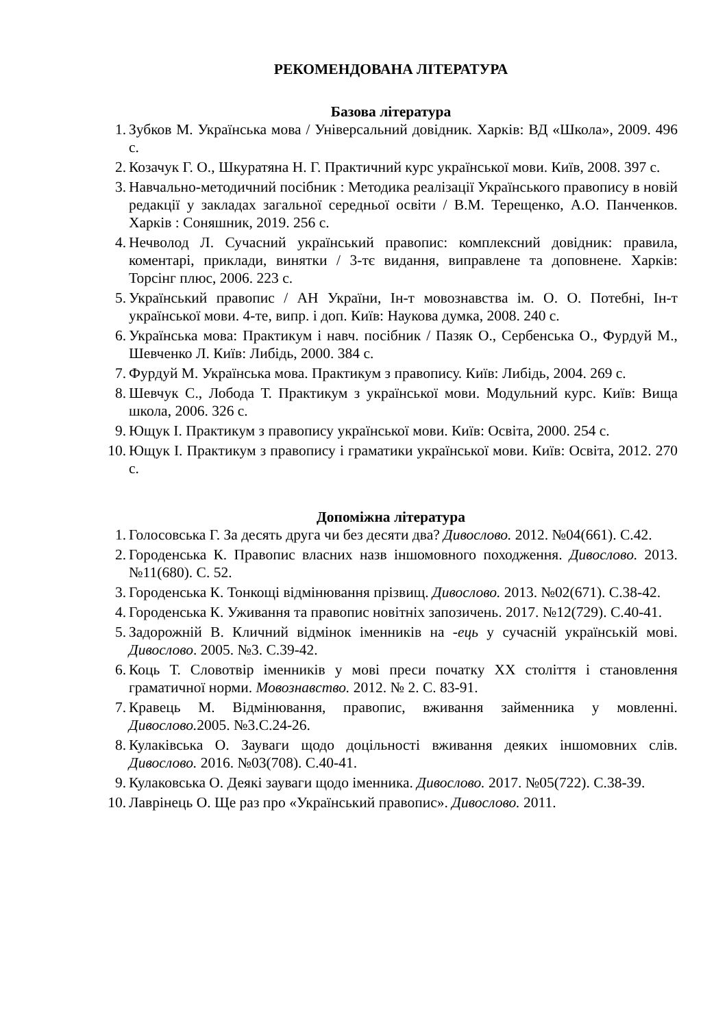РЕКОМЕНДОВАНА ЛІТЕРАТУРА
Базова література
1. Зубков М. Українська мова / Універсальний довідник. Харків: ВД «Школа», 2009. 496 с.
2. Козачук Г. О., Шкуратяна Н. Г. Практичний курс української мови. Київ, 2008. 397 с.
3. Навчально-методичний посібник : Методика реалізації Українського правопису в новій редакції у закладах загальної середньої освіти / В.М. Терещенко, А.О. Панченков. Харків : Соняшник, 2019. 256 с.
4. Нечволод Л. Сучасний український правопис: комплексний довідник: правила, коментарі, приклади, винятки / 3-тє видання, виправлене та доповнене. Харків: Торсінг плюс, 2006. 223 с.
5. Український правопис / АН України, Ін-т мовознавства ім. О. О. Потебні, Ін-т української мови. 4-те, випр. і доп. Київ: Наукова думка, 2008. 240 с.
6. Українська мова: Практикум і навч. посібник / Пазяк О., Сербенська О., Фурдуй М., Шевченко Л. Київ: Либідь, 2000. 384 с.
7. Фурдуй М. Українська мова. Практикум з правопису. Київ: Либідь, 2004. 269 с.
8. Шевчук С., Лобода Т. Практикум з української мови. Модульний курс. Київ: Вища школа, 2006. 326 с.
9. Ющук І. Практикум з правопису української мови. Київ: Освіта, 2000. 254 с.
10. Ющук І. Практикум з правопису і граматики української мови. Київ: Освіта, 2012. 270 с.
Допоміжна література
1. Голосовська Г. За десять друга чи без десяти два? Дивослово. 2012. №04(661). С.42.
2. Городенська К. Правопис власних назв іншомовного походження. Дивослово. 2013. №11(680). С. 52.
3. Городенська К. Тонкощі відмінювання прізвищ. Дивослово. 2013. №02(671). С.38-42.
4. Городенська К. Уживання та правопис новітніх запозичень. 2017. №12(729). С.40-41.
5. Задорожній В. Кличний відмінок іменників на -ець у сучасній українській мові. Дивослово. 2005. №3. С.39-42.
6. Коць Т. Словотвір іменників у мові преси початку ХХ століття і становлення граматичної норми. Мовознавство. 2012. № 2. С. 83-91.
7. Кравець М. Відмінювання, правопис, вживання займенника у мовленні. Дивослово. 2005. №3.С.24-26.
8. Кулаківська О. Зауваги щодо доцільності вживання деяких іншомовних слів. Дивослово. 2016. №03(708). С.40-41.
9. Кулаковська О. Деякі зауваги щодо іменника. Дивослово. 2017. №05(722). С.38-39.
10. Лаврінець О. Ще раз про «Український правопис». Дивослово. 2011.